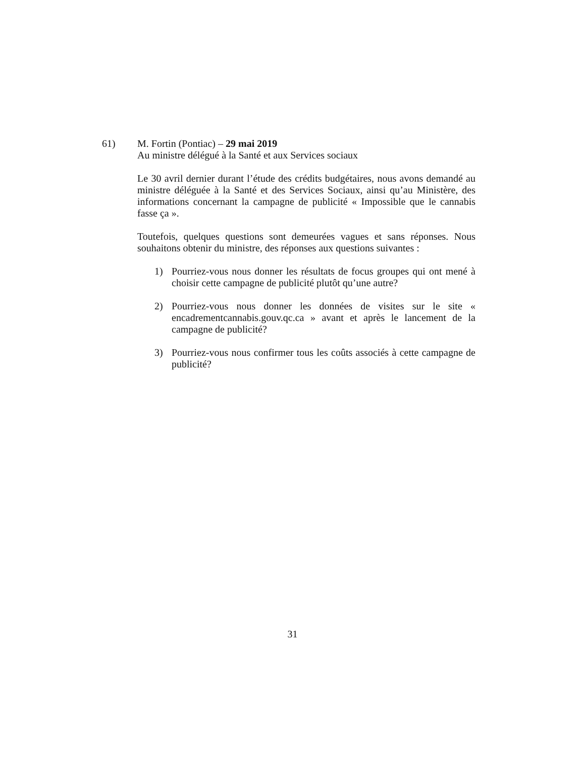61) M. Fortin (Pontiac) – 29 mai 2019
Au ministre délégué à la Santé et aux Services sociaux
Le 30 avril dernier durant l’étude des crédits budgétaires, nous avons demandé au ministre déléguée à la Santé et des Services Sociaux, ainsi qu’au Ministère, des informations concernant la campagne de publicité « Impossible que le cannabis fasse ça ».
Toutefois, quelques questions sont demeurées vagues et sans réponses. Nous souhaitons obtenir du ministre, des réponses aux questions suivantes :
1) Pourriez-vous nous donner les résultats de focus groupes qui ont mené à choisir cette campagne de publicité plutôt qu’une autre?
2) Pourriez-vous nous donner les données de visites sur le site « encadrementcannabis.gouv.qc.ca » avant et après le lancement de la campagne de publicité?
3) Pourriez-vous nous confirmer tous les coûts associés à cette campagne de publicité?
31